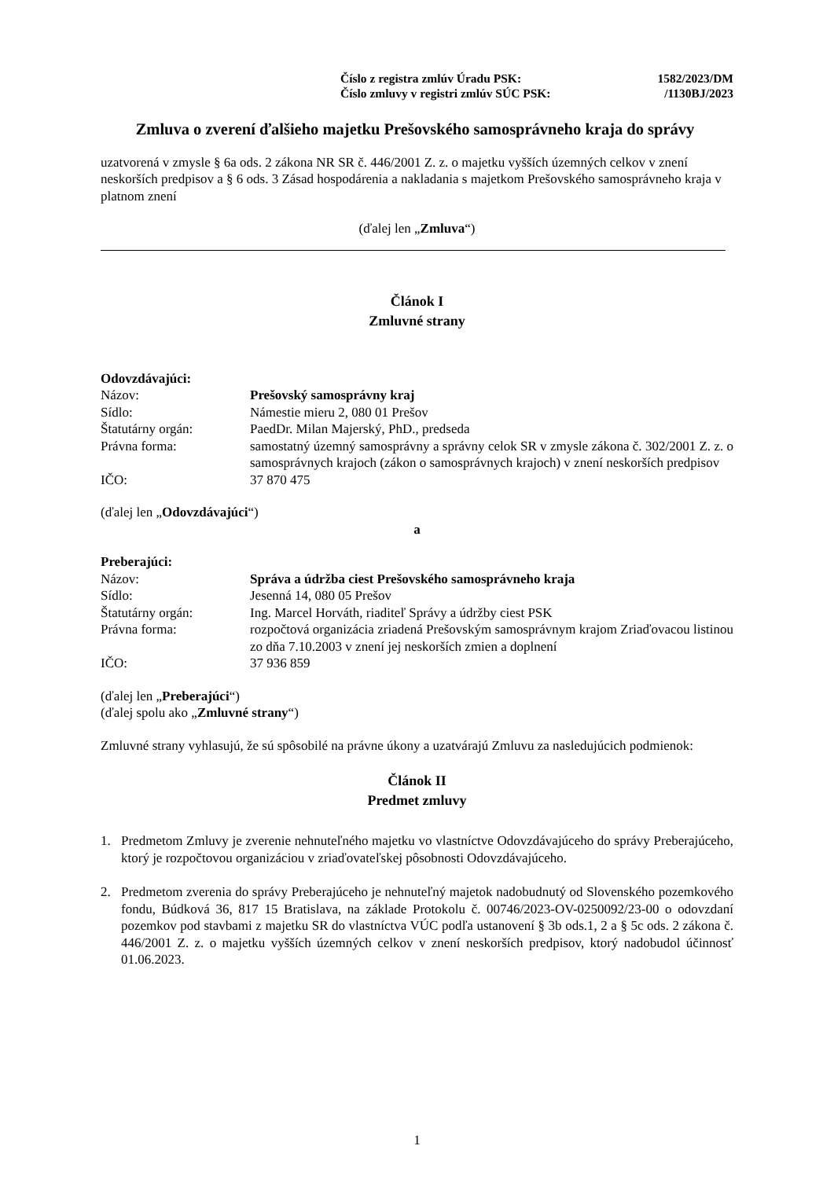Číslo z registra zmlúv Úradu PSK: 1582/2023/DM
Číslo zmluvy v registri zmlúv SÚC PSK: /1130BJ/2023
Zmluva o zverení ďalšieho majetku Prešovského samosprávneho kraja do správy
uzatvorená v zmysle § 6a ods. 2 zákona NR SR č. 446/2001 Z. z. o majetku vyšších územných celkov v znení neskorších predpisov a § 6 ods. 3 Zásad hospodárenia a nakladania s majetkom Prešovského samosprávneho kraja v platnom znení
(ďalej len „Zmluva“)
Článok I
Zmluvné strany
Odovzdávajúci:
| Názov: | Prešovský samosprávny kraj |
| Sídlo: | Námestie mieru 2, 080 01 Prešov |
| Štatutárny orgán: | PaedDr. Milan Majerský, PhD., predseda |
| Právna forma: | samostatný územný samosprávny a správny celok SR v zmysle zákona č. 302/2001 Z. z. o samosprávnych krajoch (zákon o samosprávnych krajoch) v znení neskorších predpisov |
| IČO: | 37 870 475 |
(ďalej len „Odovzdávajúci“)
a
Preberajúci:
| Názov: | Správa a údržba ciest Prešovského samosprávneho kraja |
| Sídlo: | Jesenná 14, 080 05 Prešov |
| Štatutárny orgán: | Ing. Marcel Horváth, riaditeľ Správy a údržby ciest PSK |
| Právna forma: | rozpočtová organizácia zriadená Prešovským samosprávnym krajom Zriaďovacou listinou zo dňa 7.10.2003 v znení jej neskorších zmien a doplnení |
| IČO: | 37 936 859 |
(ďalej len „Preberajúci“)
(ďalej spolu ako „Zmluvné strany“)
Zmluvné strany vyhlasujú, že sú spôsobilé na právne úkony a uzatvárajú Zmluvu za nasledujúcich podmienok:
Článok II
Predmet zmluvy
1. Predmetom Zmluvy je zverenie nehnuteľného majetku vo vlastníctve Odovzdávajúceho do správy Preberajúceho, ktorý je rozpočtovou organizáciou v zriaďovateľskej pôsobnosti Odovzdávajúceho.
2. Predmetom zverenia do správy Preberajúceho je nehnuteľný majetok nadobudnutý od Slovenského pozemkového fondu, Búdková 36, 817 15 Bratislava, na základe Protokolu č. 00746/2023-OV-0250092/23-00 o odovzdaní pozemkov pod stavbami z majetku SR do vlastníctva VÚC podľa ustanovení § 3b ods.1, 2 a § 5c ods. 2 zákona č. 446/2001 Z. z. o majetku vyšších územných celkov v znení neskorších predpisov, ktorý nadobudol účinnosť 01.06.2023.
1